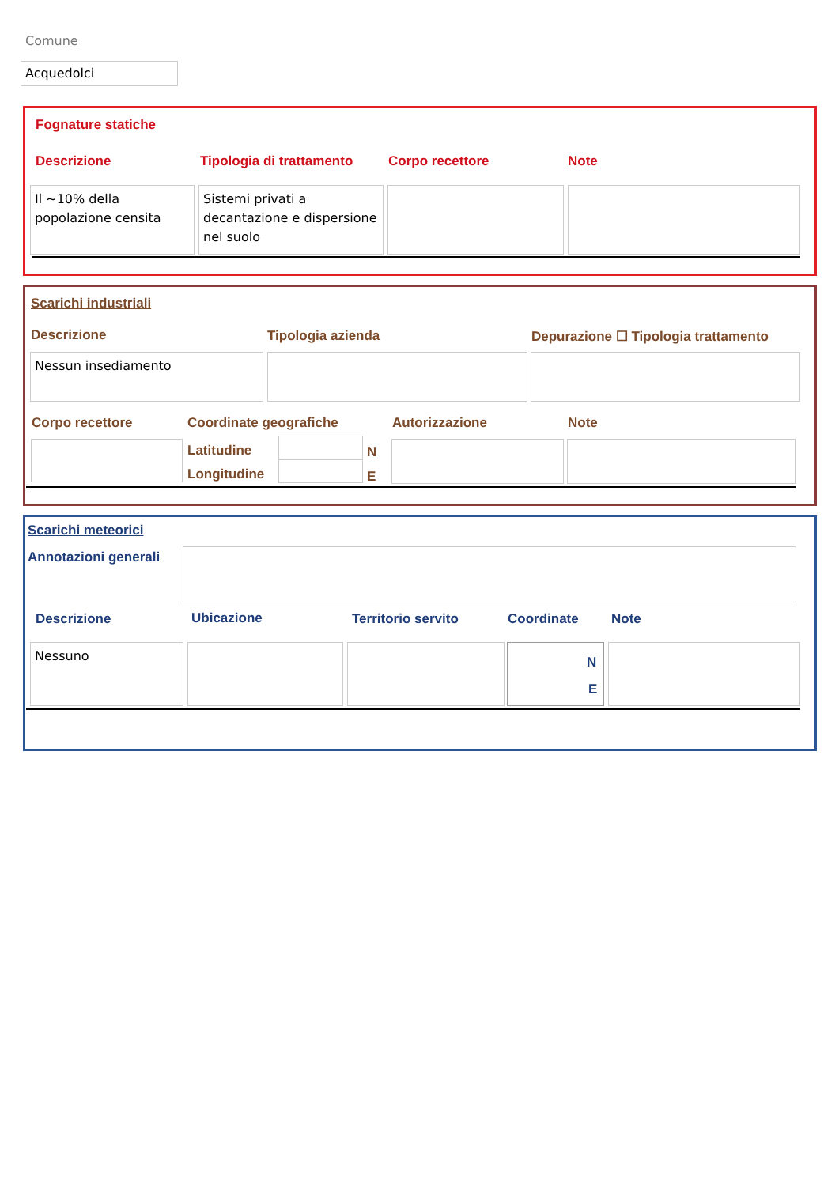Comune
Acquedolci
Fognature statiche
Descrizione Tipologia di trattamento Corpo recettore Note
Il ~10% della popolazione censita
Sistemi privati a decantazione e dispersione nel suolo
Scarichi industriali
Descrizione Tipologia azienda
Depurazione ☐ Tipologia trattamento
Nessun insediamento
Corpo recettore Coordinate geografiche Autorizzazione Note
Latitudine N
Longitudine E
Scarichi meteorici
Annotazioni generali
Descrizione Ubicazione Territorio servito Coordinate Note
Nessuno
N
E